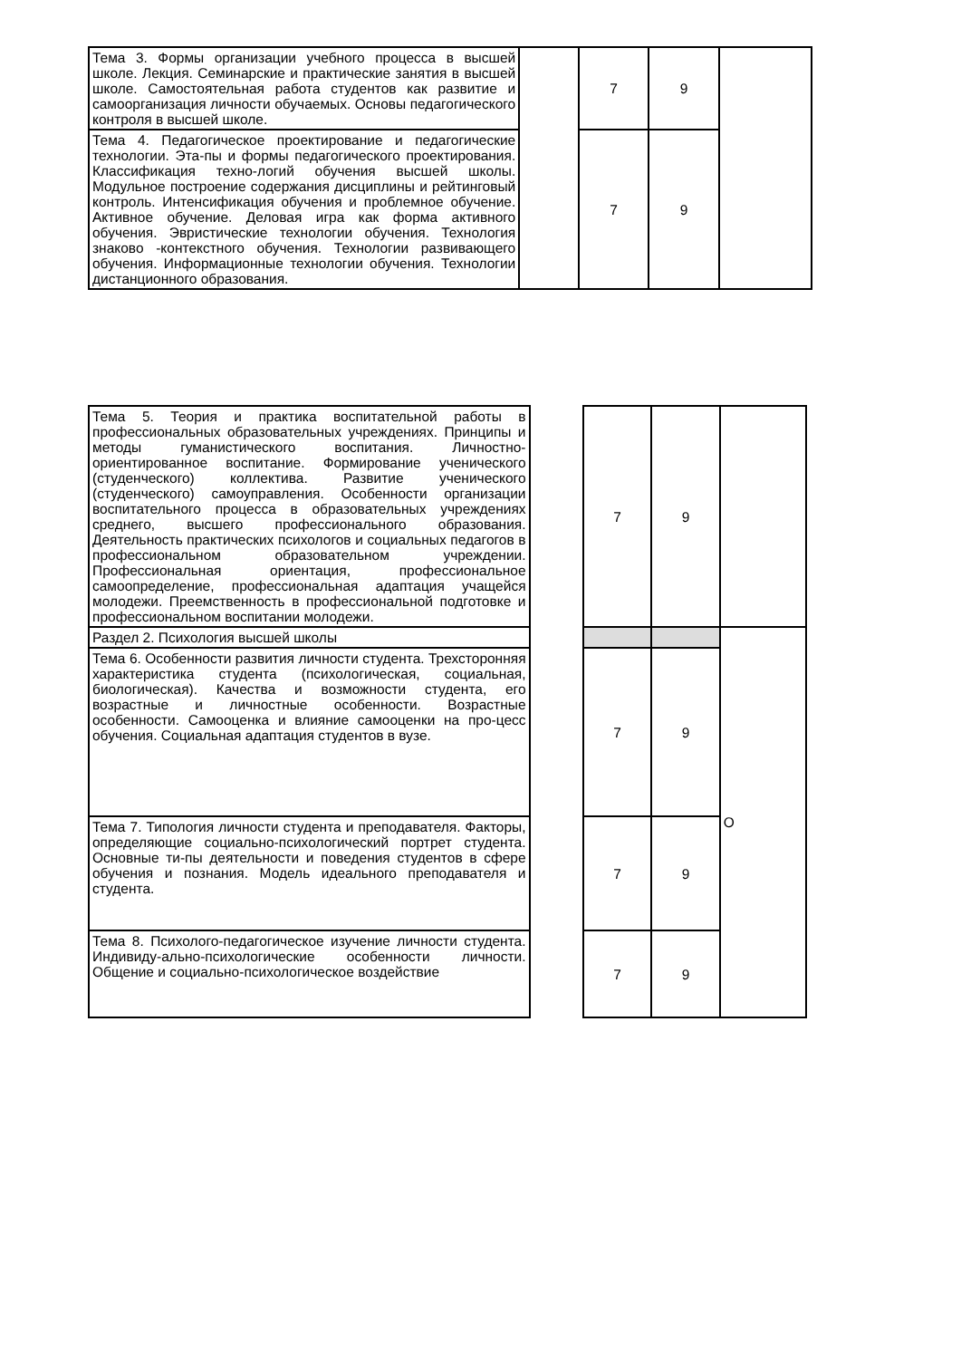| Тема 3. Формы организации учебного процесса в высшей школе. Лекция. Семинарские и практические занятия в высшей школе. Самостоятельная работа студентов как развитие и самоорганизация личности обучаемых. Основы педагогического контроля в высшей школе. | | 7 | 9 | |
| Тема 4. Педагогическое проектирование и педагогические технологии. Эта-пы и формы педагогического проектирования. Классификация техно-логий обучения высшей школы. Модульное построение содержания дисциплины и рейтинговый контроль. Интенсификация обучения и проблемное обучение. Активное обучение. Деловая игра как форма активного обучения. Эвристические технологии обучения. Технология знаково -контекстного обучения. Технологии развивающего обучения. Информационные технологии обучения. Технологии дистанционного образования. | | 7 | 9 | |
| Тема 5. Теория и практика воспитательной работы в профессиональных образовательных учреждениях. Принципы и методы гуманистического воспитания. Личностно-ориентированное воспитание. Формирование ученического (студенческого) коллектива. Развитие ученического (студенческого) самоуправления. Особенности организации воспитательного процесса в образовательных учреждениях среднего, высшего профессионального образования. Деятельность практических психологов и социальных педагогов в профессиональном образовательном учреждении. Профессиональная ориентация, профессиональное самоопределение, профессиональная адаптация учащейся молодежи. Преемственность в профессиональной подготовке и профессиональном воспитании молодежи. | | 7 | 9 | |
| Раздел 2. Психология высшей школы | | | | О |
| Тема 6. Особенности развития личности студента. Трехсторонняя характеристика студента (психологическая, социальная, биологическая). Качества и возможности студента, его возрастные и личностные особенности. Возрастные особенности. Самооценка и влияние самооценки на про-цесс обучения. Социальная адаптация студентов в вузе. | | 7 | 9 | |
| Тема 7. Типология личности студента и преподавателя. Факторы, определяющие социально-психологический портрет студента. Основные ти-пы деятельности и поведения студентов в сфере обучения и познания. Модель идеального преподавателя и студента. | | 7 | 9 | |
| Тема 8. Психолого-педагогическое изучение личности студента. Индивиду-ально-психологические особенности личности. Общение и социально-психологическое воздействие | | 7 | 9 | |